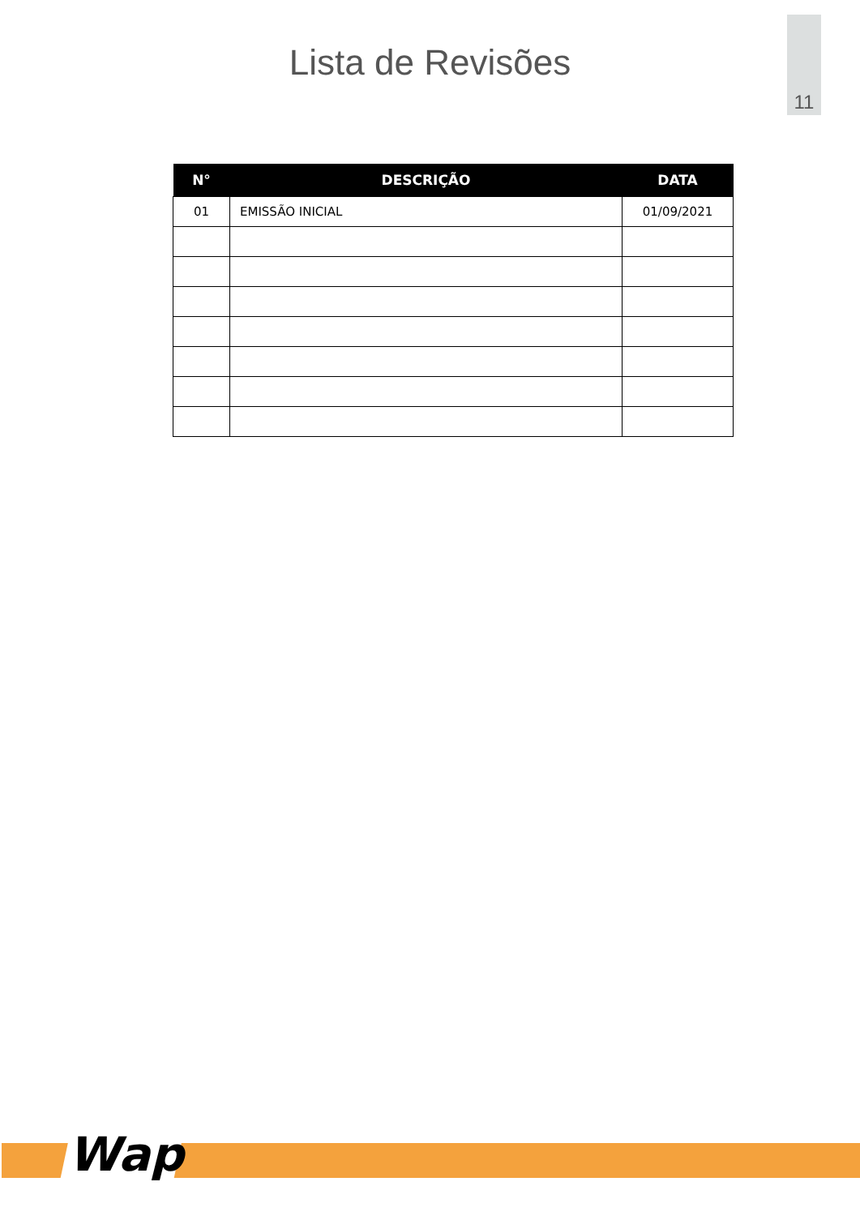11
Lista de Revisões
| N° | DESCRIÇÃO | DATA |
| --- | --- | --- |
| 01 | EMISSÃO INICIAL | 01/09/2021 |
Wap